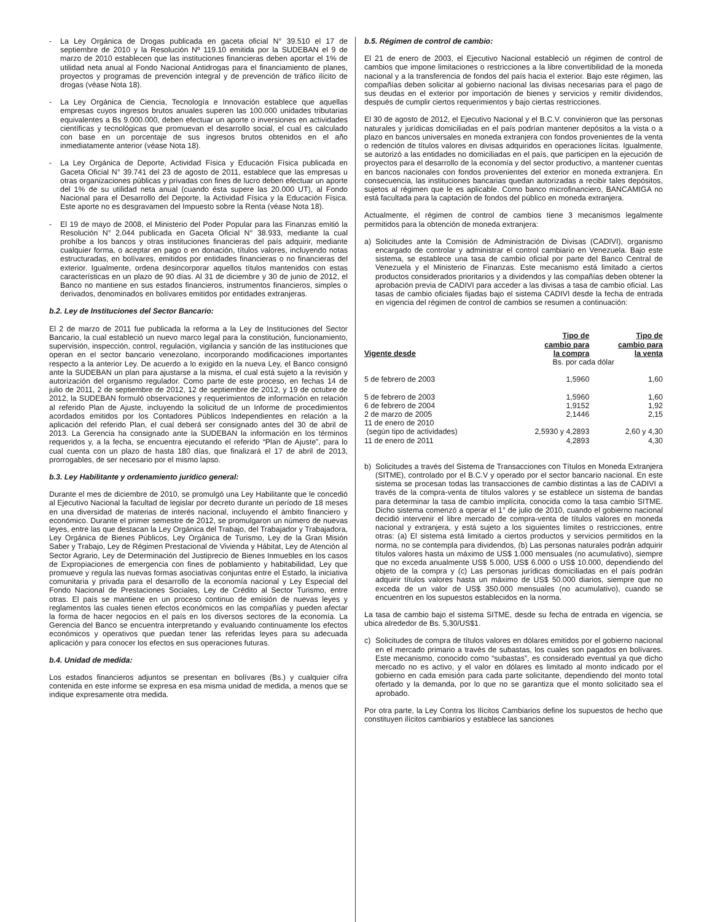- La Ley Orgánica de Drogas publicada en gaceta oficial N° 39.510 el 17 de septiembre de 2010 y la Resolución Nº 119.10 emitida por la SUDEBAN el 9 de marzo de 2010 establecen que las instituciones financieras deben aportar el 1% de utilidad neta anual al Fondo Nacional Antidrogas para el financiamiento de planes, proyectos y programas de prevención integral y de prevención de tráfico ilícito de drogas (véase Nota 18).
- La Ley Orgánica de Ciencia, Tecnología e Innovación establece que aquellas empresas cuyos ingresos brutos anuales superen las 100.000 unidades tributarias equivalentes a Bs 9.000.000, deben efectuar un aporte o inversiones en actividades científicas y tecnológicas que promuevan el desarrollo social, el cual es calculado con base en un porcentaje de sus ingresos brutos obtenidos en el año inmediatamente anterior (véase Nota 18).
- La Ley Orgánica de Deporte, Actividad Física y Educación Física publicada en Gaceta Oficial N° 39.741 del 23 de agosto de 2011, establece que las empresas u otras organizaciones públicas y privadas con fines de lucro deben efectuar un aporte del 1% de su utilidad neta anual (cuando ésta supere las 20.000 UT), al Fondo Nacional para el Desarrollo del Deporte, la Actividad Física y la Educación Física. Este aporte no es desgravamen del Impuesto sobre la Renta (véase Nota 18).
- El 19 de mayo de 2008, el Ministerio del Poder Popular para las Finanzas emitió la Resolución N° 2.044 publicada en Gaceta Oficial N° 38.933, mediante la cual prohíbe a los bancos y otras instituciones financieras del país adquirir, mediante cualquier forma, o aceptar en pago o en donación, títulos valores, incluyendo notas estructuradas, en bolívares, emitidos por entidades financieras o no financieras del exterior. Igualmente, ordena desincorporar aquellos títulos mantenidos con estas características en un plazo de 90 días. Al 31 de diciembre y 30 de junio de 2012, el Banco no mantiene en sus estados financieros, instrumentos financieros, simples o derivados, denominados en bolívares emitidos por entidades extranjeras.
b.2. Ley de Instituciones del Sector Bancario:
El 2 de marzo de 2011 fue publicada la reforma a la Ley de Instituciones del Sector Bancario, la cual estableció un nuevo marco legal para la constitución, funcionamiento, supervisión, inspección, control, regulación, vigilancia y sanción de las instituciones que operan en el sector bancario venezolano, incorporando modificaciones importantes respecto a la anterior Ley. De acuerdo a lo exigido en la nueva Ley, el Banco consignó ante la SUDEBAN un plan para ajustarse a la misma, el cual está sujeto a la revisión y autorización del organismo regulador. Como parte de este proceso, en fechas 14 de julio de 2011, 2 de septiembre de 2012, 12 de septiembre de 2012, y 19 de octubre de 2012, la SUDEBAN formuló observaciones y requerimientos de información en relación al referido Plan de Ajuste, incluyendo la solicitud de un Informe de procedimientos acordados emitidos por los Contadores Públicos Independientes en relación a la aplicación del referido Plan, el cual deberá ser consignado antes del 30 de abril de 2013. La Gerencia ha consignado ante la SUDEBAN la información en los términos requeridos y, a la fecha, se encuentra ejecutando el referido “Plan de Ajuste”, para lo cual cuenta con un plazo de hasta 180 días, que finalizará el 17 de abril de 2013, prorrogables, de ser necesario por el mismo lapso.
b.3. Ley Habilitante y ordenamiento jurídico general:
Durante el mes de diciembre de 2010, se promulgó una Ley Habilitante que le concedió al Ejecutivo Nacional la facultad de legislar por decreto durante un período de 18 meses en una diversidad de materias de interés nacional, incluyendo el ámbito financiero y económico. Durante el primer semestre de 2012, se promulgaron un número de nuevas leyes, entre las que destacan la Ley Orgánica del Trabajo, del Trabajador y Trabajadora, Ley Orgánica de Bienes Públicos, Ley Orgánica de Turismo, Ley de la Gran Misión Saber y Trabajo, Ley de Régimen Prestacional de Vivienda y Hábitat, Ley de Atención al Sector Agrario, Ley de Determinación del Justiprecio de Bienes Inmuebles en los casos de Expropiaciones de emergencia con fines de poblamiento y habitabilidad, Ley que promueve y regula las nuevas formas asociativas conjuntas entre el Estado, la iniciativa comunitaria y privada para el desarrollo de la economía nacional y Ley Especial del Fondo Nacional de Prestaciones Sociales, Ley de Crédito al Sector Turismo, entre otras. El país se mantiene en un proceso continuo de emisión de nuevas leyes y reglamentos las cuales tienen efectos económicos en las compañías y pueden afectar la forma de hacer negocios en el país en los diversos sectores de la economía. La Gerencia del Banco se encuentra interpretando y evaluando continuamente los efectos económicos y operativos que puedan tener las referidas leyes para su adecuada aplicación y para conocer los efectos en sus operaciones futuras.
b.4. Unidad de medida:
Los estados financieros adjuntos se presentan en bolívares (Bs.) y cualquier cifra contenida en este informe se expresa en esa misma unidad de medida, a menos que se indique expresamente otra medida.
b.5. Régimen de control de cambio:
El 21 de enero de 2003, el Ejecutivo Nacional estableció un régimen de control de cambios que impone limitaciones o restricciones a la libre convertibilidad de la moneda nacional y a la transferencia de fondos del país hacia el exterior. Bajo este régimen, las compañías deben solicitar al gobierno nacional las divisas necesarias para el pago de sus deudas en el exterior por importación de bienes y servicios y remitir dividendos, después de cumplir ciertos requerimientos y bajo ciertas restricciones.
El 30 de agosto de 2012, el Ejecutivo Nacional y el B.C.V. convinieron que las personas naturales y jurídicas domiciliadas en el país podrían mantener depósitos a la vista o a plazo en bancos universales en moneda extranjera con fondos provenientes de la venta o redención de títulos valores en divisas adquiridos en operaciones lícitas. Igualmente, se autorizó a las entidades no domiciliadas en el país, que participen en la ejecución de proyectos para el desarrollo de la economía y del sector productivo, a mantener cuentas en bancos nacionales con fondos provenientes del exterior en moneda extranjera. En consecuencia, las instituciones bancarias quedan autorizadas a recibir tales depósitos, sujetos al régimen que le es aplicable. Como banco microfinanciero, BANCAMIGA no está facultada para la captación de fondos del público en moneda extranjera.
Actualmente, el régimen de control de cambios tiene 3 mecanismos legalmente permitidos para la obtención de moneda extranjera:
a) Solicitudes ante la Comisión de Administración de Divisas (CADIVI), organismo encargado de controlar y administrar el control cambiario en Venezuela. Bajo este sistema, se establece una tasa de cambio oficial por parte del Banco Central de Venezuela y el Ministerio de Finanzas. Este mecanismo está limitado a ciertos productos considerados prioritarios y a dividendos y las compañías deben obtener la aprobación previa de CADIVI para acceder a las divisas a tasa de cambio oficial. Las tasas de cambio oficiales fijadas bajo el sistema CADIVI desde la fecha de entrada en vigencia del régimen de control de cambios se resumen a continuación:
| Vigente desde | Tipo de cambio para la compra | Tipo de cambio para la venta |
| --- | --- | --- |
| | Bs. por cada dólar | |
| 5 de febrero de 2003 | 1,5960 | 1,60 |
| 5 de febrero de 2003 | 1,5960 | 1,60 |
| 6 de febrero de 2004 | 1,9152 | 1,92 |
| 2 de marzo de 2005 | 2,1446 | 2,15 |
| 11 de enero de 2010 (según tipo de actividades) | 2,5930 y 4,2893 | 2,60 y 4,30 |
| 11 de enero de 2011 | 4,2893 | 4,30 |
b) Solicitudes a través del Sistema de Transacciones con Títulos en Moneda Extranjera (SITME), controlado por el B.C.V y operado por el sector bancario nacional. En este sistema se procesan todas las transacciones de cambio distintas a las de CADIVI a través de la compra-venta de títulos valores y se establece un sistema de bandas para determinar la tasa de cambio implícita, conocida como la tasa cambio SITME. Dicho sistema comenzó a operar el 1° de julio de 2010, cuando el gobierno nacional decidió intervenir el libre mercado de compra-venta de títulos valores en moneda nacional y extranjera, y está sujeto a los siguientes límites o restricciones, entre otras: (a) El sistema está limitado a ciertos productos y servicios permitidos en la norma, no se contempla para dividendos, (b) Las personas naturales podrán adquirir títulos valores hasta un máximo de US$ 1.000 mensuales (no acumulativo), siempre que no exceda anualmente US$ 5.000, US$ 6.000 o US$ 10.000, dependiendo del objeto de la compra y (c) Las personas jurídicas domiciliadas en el país podrán adquirir títulos valores hasta un máximo de US$ 50.000 diarios, siempre que no exceda de un valor de US$ 350.000 mensuales (no acumulativo), cuando se encuentren en los supuestos establecidos en la norma.
La tasa de cambio bajo el sistema SITME, desde su fecha de entrada en vigencia, se ubica alrededor de Bs. 5,30/US$1.
c) Solicitudes de compra de títulos valores en dólares emitidos por el gobierno nacional en el mercado primario a través de subastas, los cuales son pagados en bolívares. Este mecanismo, conocido como “subastas”, es considerado eventual ya que dicho mercado no es activo, y el valor en dólares es limitado al monto indicado por el gobierno en cada emisión para cada parte solicitante, dependiendo del monto total ofertado y la demanda, por lo que no se garantiza que el monto solicitado sea el aprobado.
Por otra parte, la Ley Contra los Ilícitos Cambiarios define los supuestos de hecho que constituyen ilícitos cambiarios y establece las sanciones